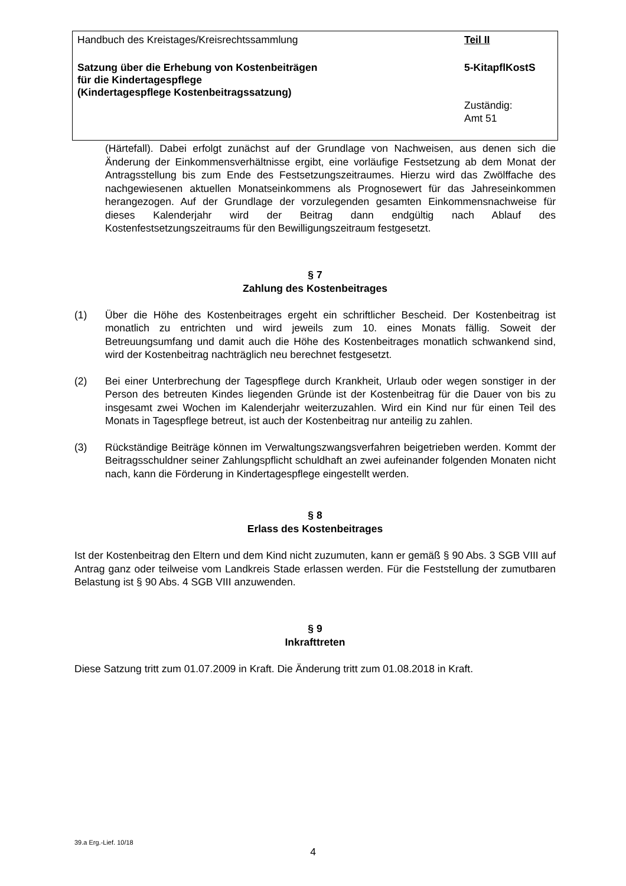Handbuch des Kreistages/Kreisrechtssammlung Teil II
Satzung über die Erhebung von Kostenbeiträgen
für die Kindertagespflege
(Kindertagespflege Kostenbeitragssatzung)
5-KitapflKostS
Zuständig:
Amt 51
(Härtefall). Dabei erfolgt zunächst auf der Grundlage von Nachweisen, aus denen sich die Änderung der Einkommensverhältnisse ergibt, eine vorläufige Festsetzung ab dem Monat der Antragsstellung bis zum Ende des Festsetzungszeitraumes. Hierzu wird das Zwölffache des nachgewiesenen aktuellen Monatseinkommens als Prognosewert für das Jahreseinkommen herangezogen. Auf der Grundlage der vorzulegenden gesamten Einkommensnachweise für dieses Kalenderjahr wird der Beitrag dann endgültig nach Ablauf des Kostenfestsetzungszeitraums für den Bewilligungszeitraum festgesetzt.
§ 7
Zahlung des Kostenbeitrages
(1) Über die Höhe des Kostenbeitrages ergeht ein schriftlicher Bescheid. Der Kostenbeitrag ist monatlich zu entrichten und wird jeweils zum 10. eines Monats fällig. Soweit der Betreuungsumfang und damit auch die Höhe des Kostenbeitrages monatlich schwankend sind, wird der Kostenbeitrag nachträglich neu berechnet festgesetzt.
(2) Bei einer Unterbrechung der Tagespflege durch Krankheit, Urlaub oder wegen sonstiger in der Person des betreuten Kindes liegenden Gründe ist der Kostenbeitrag für die Dauer von bis zu insgesamt zwei Wochen im Kalenderjahr weiterzuzahlen. Wird ein Kind nur für einen Teil des Monats in Tagespflege betreut, ist auch der Kostenbeitrag nur anteilig zu zahlen.
(3) Rückständige Beiträge können im Verwaltungszwangsverfahren beigetrieben werden. Kommt der Beitragsschuldner seiner Zahlungspflicht schuldhaft an zwei aufeinander folgenden Monaten nicht nach, kann die Förderung in Kindertagespflege eingestellt werden.
§ 8
Erlass des Kostenbeitrages
Ist der Kostenbeitrag den Eltern und dem Kind nicht zuzumuten, kann er gemäß § 90 Abs. 3 SGB VIII auf Antrag ganz oder teilweise vom Landkreis Stade erlassen werden. Für die Feststellung der zumutbaren Belastung ist § 90 Abs. 4 SGB VIII anzuwenden.
§ 9
Inkrafttreten
Diese Satzung tritt zum 01.07.2009 in Kraft. Die Änderung tritt zum 01.08.2018 in Kraft.
39.a Erg.-Lief. 10/18
4